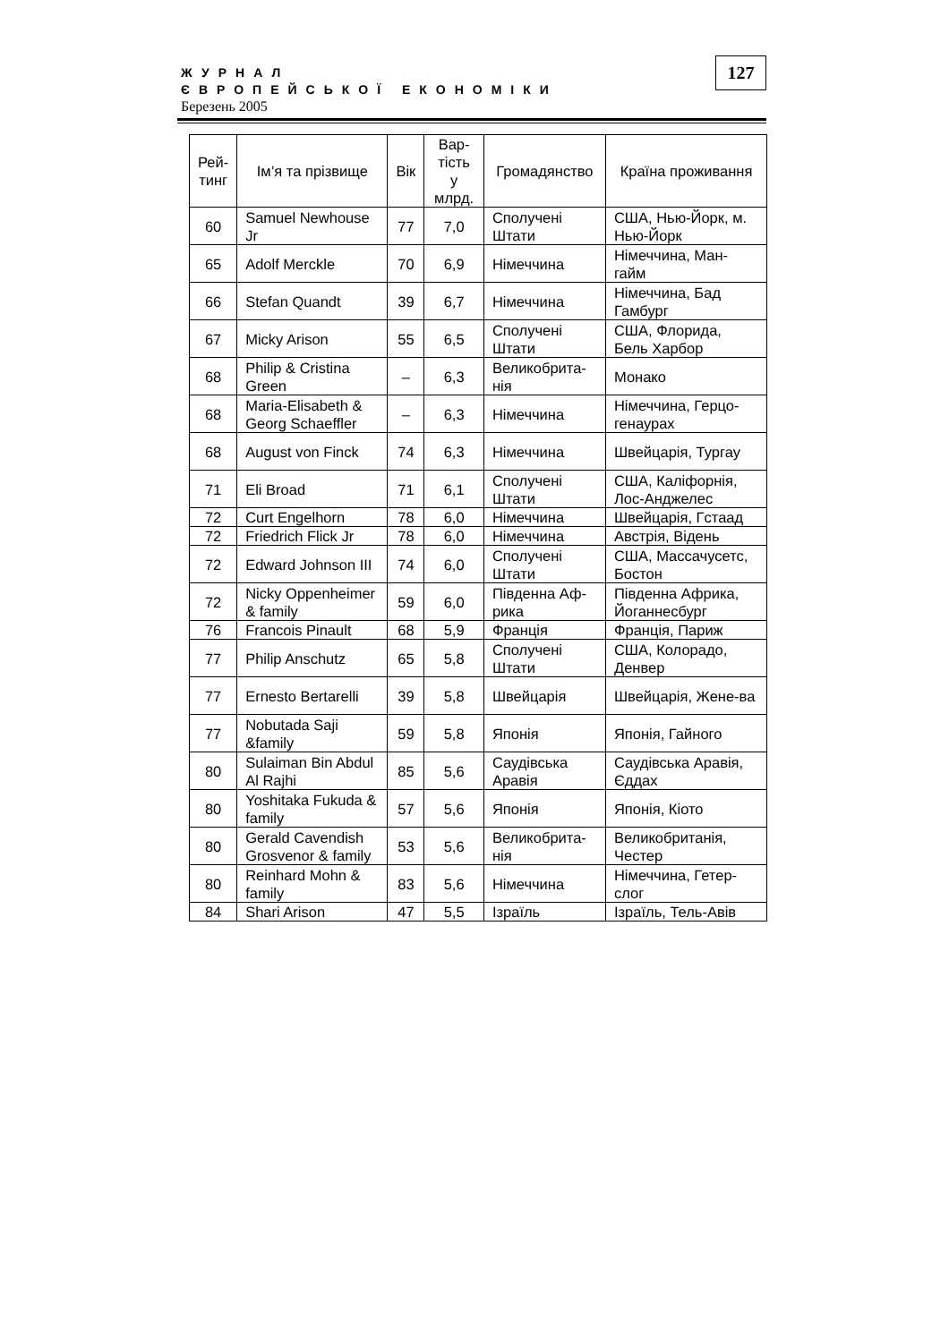127
ЖУРНАЛ
ЄВРОПЕЙСЬКОЇ ЕКОНОМІКИ
Березень 2005
| Рей- тинг | Ім’я та прізвище | Вік | Вар- тість у млрд. | Громадянство | Країна проживання |
| --- | --- | --- | --- | --- | --- |
| 60 | Samuel Newhouse Jr | 77 | 7,0 | Сполучені Штати | США, Нью-Йорк, м. Нью-Йорк |
| 65 | Adolf Merckle | 70 | 6,9 | Німеччина | Німеччина, Ман-гайм |
| 66 | Stefan Quandt | 39 | 6,7 | Німеччина | Німеччина, Бад Гамбург |
| 67 | Micky Arison | 55 | 6,5 | Сполучені Штати | США, Флорида, Бель Харбор |
| 68 | Philip & Cristina Green | – | 6,3 | Великобрита-нія | Монако |
| 68 | Maria-Elisabeth & Georg Schaeffler | – | 6,3 | Німеччина | Німеччина, Герцо-генаурах |
| 68 | August von Finck | 74 | 6,3 | Німеччина | Швейцарія, Тургау |
| 71 | Eli Broad | 71 | 6,1 | Сполучені Штати | США, Каліфорнія, Лос-Анджелес |
| 72 | Curt Engelhorn | 78 | 6,0 | Німеччина | Швейцарія, Гстаад |
| 72 | Friedrich Flick Jr | 78 | 6,0 | Німеччина | Австрія, Відень |
| 72 | Edward Johnson III | 74 | 6,0 | Сполучені Штати | США, Массачусетс, Бостон |
| 72 | Nicky Oppenheimer & family | 59 | 6,0 | Південна Аф-рика | Південна Африка, Йоганнесбург |
| 76 | Francois Pinault | 68 | 5,9 | Франція | Франція, Париж |
| 77 | Philip Anschutz | 65 | 5,8 | Сполучені Штати | США, Колорадо, Денвер |
| 77 | Ernesto Bertarelli | 39 | 5,8 | Швейцарія | Швейцарія, Жене-ва |
| 77 | Nobutada Saji &family | 59 | 5,8 | Японія | Японія, Гайного |
| 80 | Sulaiman Bin Abdul Al Rajhi | 85 | 5,6 | Саудівська Аравія | Саудівська Аравія, Єддах |
| 80 | Yoshitaka Fukuda & family | 57 | 5,6 | Японія | Японія, Кіото |
| 80 | Gerald Cavendish Grosvenor & family | 53 | 5,6 | Великобрита-нія | Великобританія, Честер |
| 80 | Reinhard Mohn & family | 83 | 5,6 | Німеччина | Німеччина, Гетер-слог |
| 84 | Shari Arison | 47 | 5,5 | Ізраїль | Ізраїль, Тель-Авів |